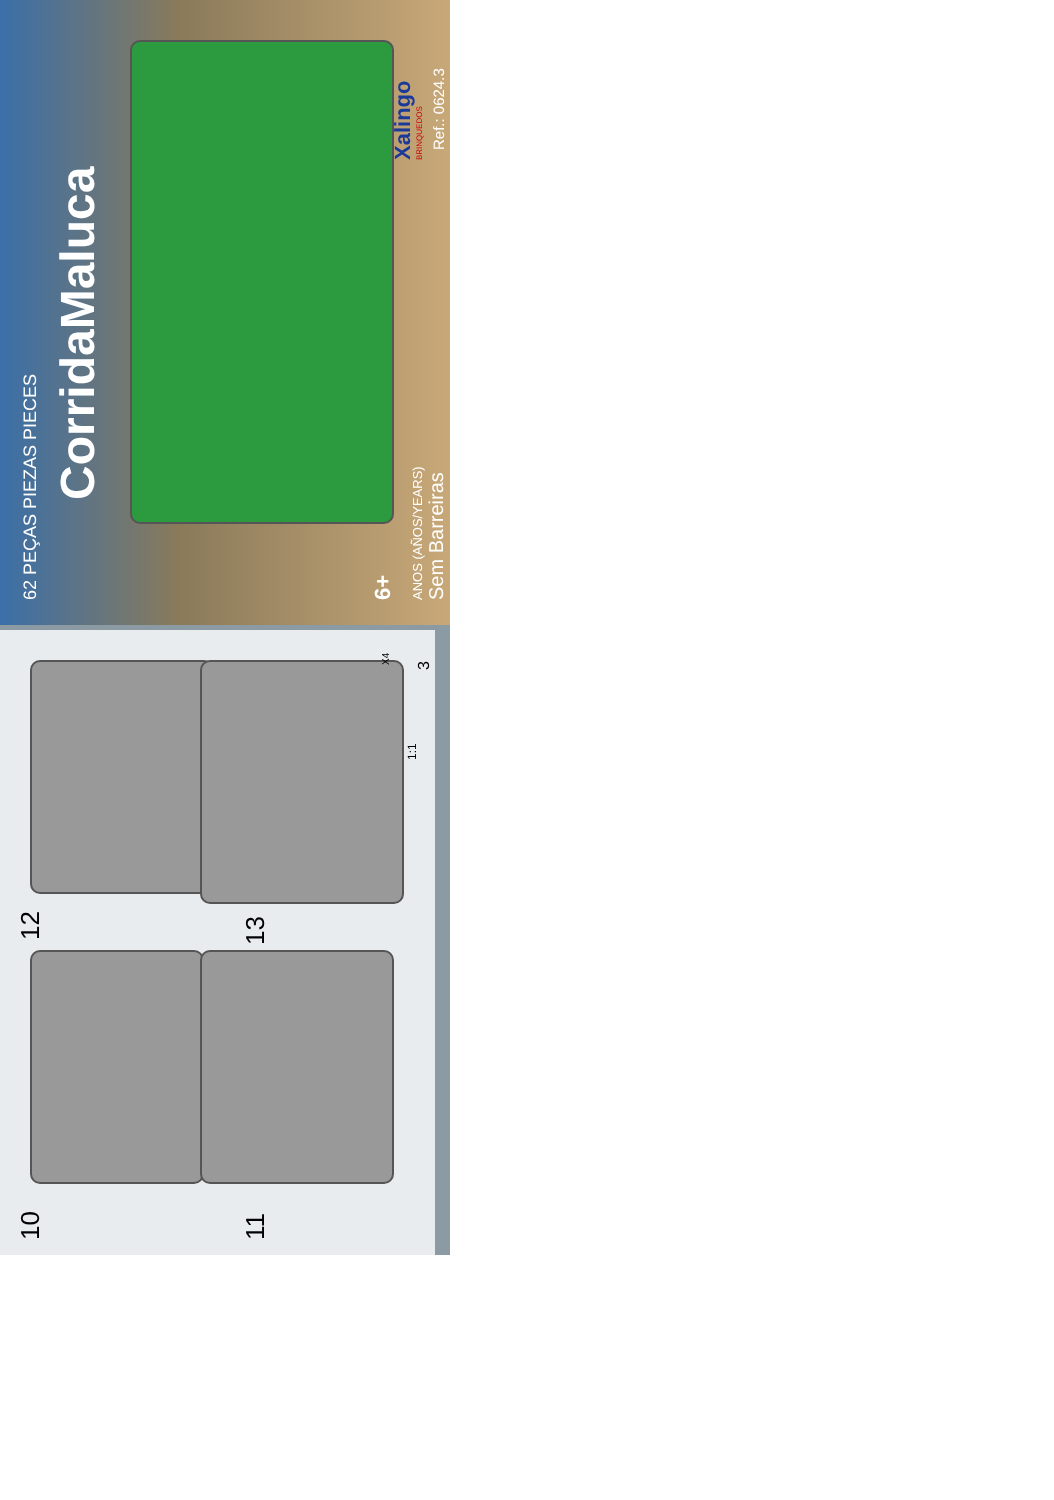CorridaMaluca
62 PEÇAS PIEZAS PIECES 6+ ANOS (AÑOS/YEARS) Sem Barreiras
Xalingo BRINQUEDOS Ref.: 0624.3
10
12
11
13
1:1
X4 3